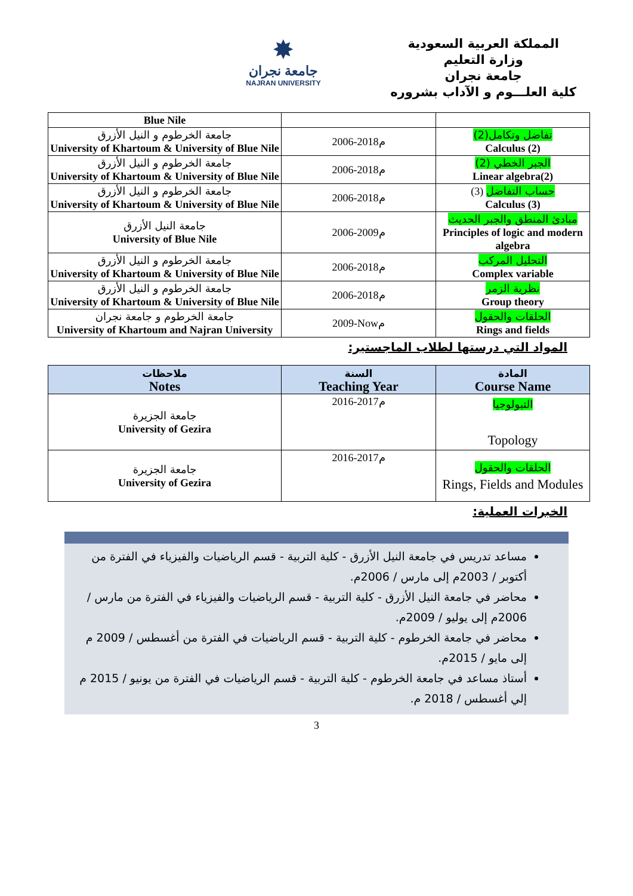✸
جامعة نجران
NAJRAN UNIVERSITY
المملكة العربية السعودية
وزارة التعليم
جامعة نجران
كلية العلـــوم و الآداب بشروره
| Blue Nile | | |
| جامعة الخرطوم و النيل الأزرق University of Khartoum & University of Blue Nile | 2006-2018م | تفاضل وتكامل(2) Calculus (2) |
| جامعة الخرطوم و النيل الأزرق University of Khartoum & University of Blue Nile | 2006-2018م | الجبر الخطي (2) Linear algebra(2) |
| جامعة الخرطوم و النيل الأزرق University of Khartoum & University of Blue Nile | 2006-2018م | حساب التفاضل (3) Calculus (3) |
| جامعة النيل الأزرق University of Blue Nile | 2006-2009م | مبادئ المنطق والجبر الحديث Principles of logic and modern algebra |
| جامعة الخرطوم و النيل الأزرق University of Khartoum & University of Blue Nile | 2006-2018م | التحليل المركب Complex variable |
| جامعة الخرطوم و النيل الأزرق University of Khartoum & University of Blue Nile | 2006-2018م | نظرية الزمر Group theory |
| جامعة الخرطوم و جامعة نجران University of Khartoum and Najran University | 2009-Nowم | الحلقات والحقول Rings and fields |
المواد التي درستها لطلاب الماجستير:
| ملاحظات Notes | السنة Teaching Year | المادة Course Name |
| --- | --- | --- |
| جامعة الجزيرة University of Gezira | 2016-2017م | التبولوجيا Topology |
| جامعة الجزيرة University of Gezira | 2016-2017م | الحلقات والحقول Rings, Fields and Modules |
الخبرات العملية:
مساعد تدريس في جامعة النيل الأزرق - كلية التربية - قسم الرياضيات والفيزياء في الفترة من أكتوبر / 2003م إلى مارس / 2006م.
محاضر في جامعة النيل الأزرق - كلية التربية - قسم الرياضيات والفيزياء في الفترة من مارس / 2006م إلى يوليو / 2009م.
محاضر في جامعة الخرطوم - كلية التربية - قسم الرياضيات في الفترة من أغسطس / 2009 م إلى مايو / 2015م.
أستاذ مساعد في جامعة الخرطوم - كلية التربية - قسم الرياضيات في الفترة من يونيو / 2015 م إلي أغسطس / 2018 م.
3